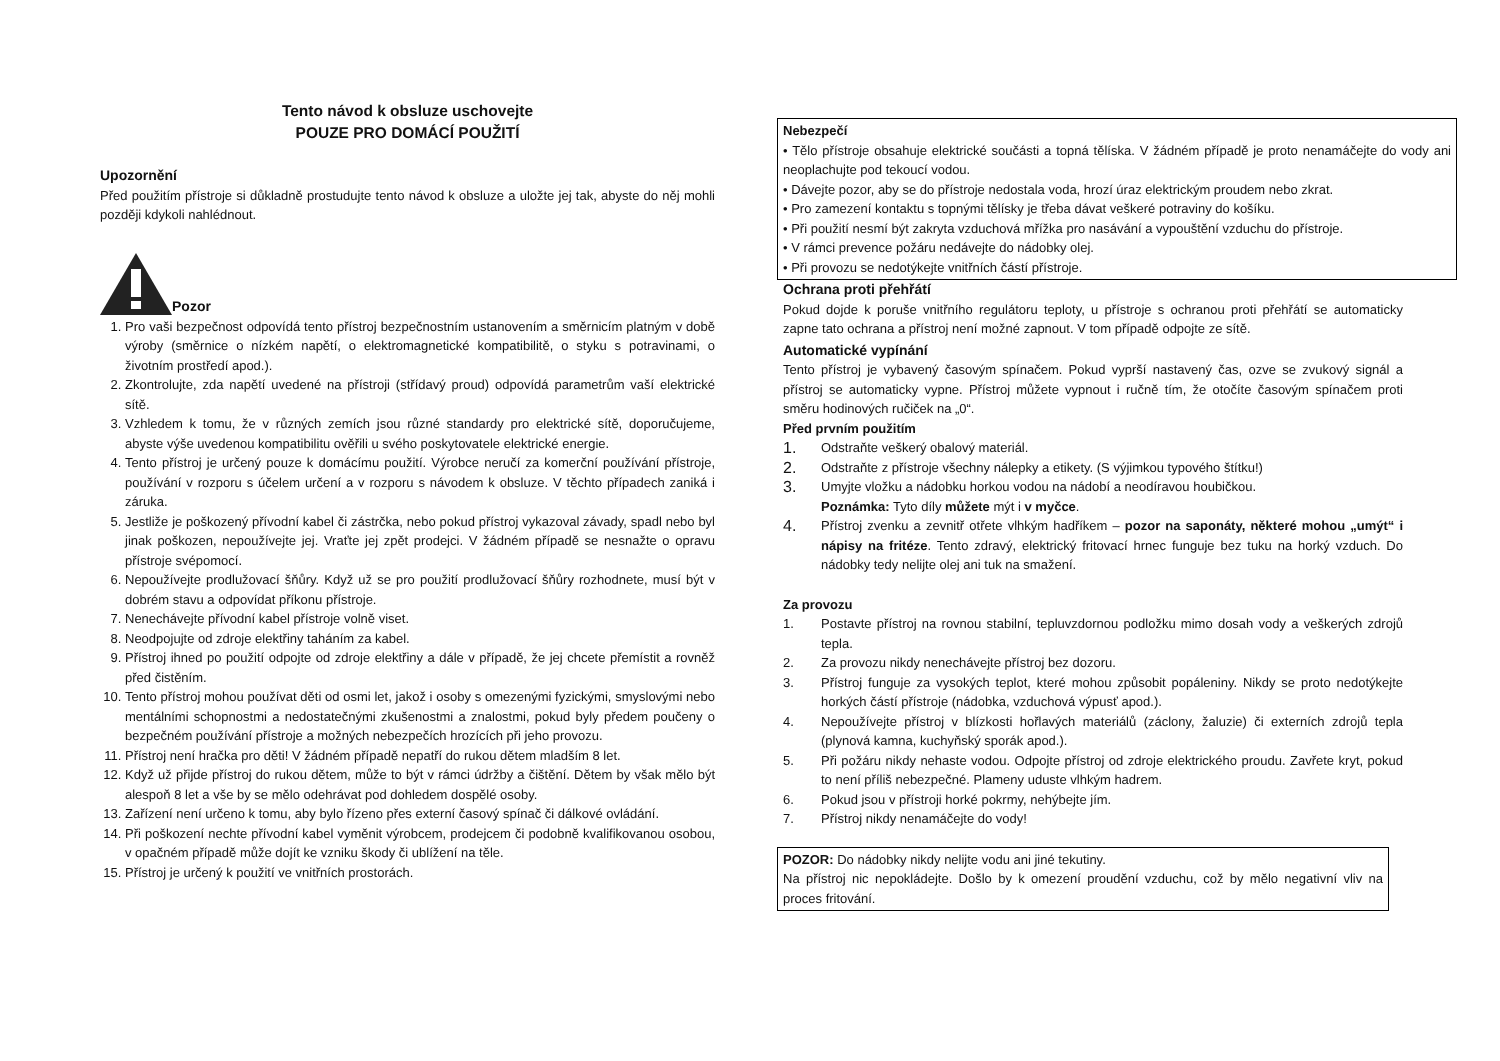Tento návod k obsluze uschovejte
POUZE PRO DOMÁCÍ POUŽITÍ
Upozornění
Před použitím přístroje si důkladně prostudujte tento návod k obsluze a uložte jej tak, abyste do něj mohli později kdykoli nahlédnout.
Pozor
1. Pro vaši bezpečnost odpovídá tento přístroj bezpečnostním ustanovením a směrnicím platným v době výroby (směrnice o nízkém napětí, o elektromagnetické kompatibilitě, o styku s potravinami, o životním prostředí apod.).
2. Zkontrolujte, zda napětí uvedené na přístroji (střídavý proud) odpovídá parametrům vaší elektrické sítě.
3. Vzhledem k tomu, že v různých zemích jsou různé standardy pro elektrické sítě, doporučujeme, abyste výše uvedenou kompatibilitu ověřili u svého poskytovatele elektrické energie.
4. Tento přístroj je určený pouze k domácímu použití. Výrobce neručí za komerční používání přístroje, používání v rozporu s účelem určení a v rozporu s návodem k obsluze. V těchto případech zaniká i záruka.
5. Jestliže je poškozený přívodní kabel či zástrčka, nebo pokud přístroj vykazoval závady, spadl nebo byl jinak poškozen, nepoužívejte jej. Vraťte jej zpět prodejci. V žádném případě se nesnažte o opravu přístroje svépomocí.
6. Nepoužívejte prodlužovací šňůry. Když už se pro použití prodlužovací šňůry rozhodnete, musí být v dobrém stavu a odpovídat příkonu přístroje.
7. Nenechávejte přívodní kabel přístroje volně viset.
8. Neodpojujte od zdroje elektřiny taháním za kabel.
9. Přístroj ihned po použití odpojte od zdroje elektřiny a dále v případě, že jej chcete přemístit a rovněž před čistěním.
10. Tento přístroj mohou používat děti od osmi let, jakož i osoby s omezenými fyzickými, smyslovými nebo mentálními schopnostmi a nedostatečnými zkušenostmi a znalostmi, pokud byly předem poučeny o bezpečném používání přístroje a možných nebezpečích hrozících při jeho provozu.
11. Přístroj není hračka pro děti! V žádném případě nepatří do rukou dětem mladším 8 let.
12. Když už přijde přístroj do rukou dětem, může to být v rámci údržby a čištění. Dětem by však mělo být alespoň 8 let a vše by se mělo odehrávat pod dohledem dospělé osoby.
13. Zařízení není určeno k tomu, aby bylo řízeno přes externí časový spínač či dálkové ovládání.
14. Při poškození nechte přívodní kabel vyměnit výrobcem, prodejcem či podobně kvalifikovanou osobou, v opačném případě může dojít ke vzniku škody či ublížení na těle.
15. Přístroj je určený k použití ve vnitřních prostorách.
Nebezpečí
• Tělo přístroje obsahuje elektrické součásti a topná tělíska. V žádném případě je proto nenamáčejte do vody ani neoplachujte pod tekoucí vodou.
• Dávejte pozor, aby se do přístroje nedostala voda, hrozí úraz elektrickým proudem nebo zkrat.
• Pro zamezení kontaktu s topnými tělísky je třeba dávat veškeré potraviny do košíku.
• Při použití nesmí být zakryta vzduchová mřížka pro nasávání a vypouštění vzduchu do přístroje.
• V rámci prevence požáru nedávejte do nádobky olej.
• Při provozu se nedotýkejte vnitřních částí přístroje.
Ochrana proti přehřátí
Pokud dojde k poruše vnitřního regulátoru teploty, u přístroje s ochranou proti přehřátí se automaticky zapne tato ochrana a přístroj není možné zapnout. V tom případě odpojte ze sítě.
Automatické vypínání
Tento přístroj je vybavený časovým spínačem. Pokud vyprší nastavený čas, ozve se zvukový signál a přístroj se automaticky vypne. Přístroj můžete vypnout i ručně tím, že otočíte časovým spínačem proti směru hodinových ručiček na „0“.
Před prvním použitím
1.
Odstraňte veškerý obalový materiál.
2.
Odstraňte z přístroje všechny nálepky a etikety. (S výjimkou typového štítku!)
3.
Umyjte vložku a nádobku horkou vodou na nádobí a neodíravou houbičkou.
Poznámka: Tyto díly můžete mýt i v myčce.
4.
Přístroj zvenku a zevnitř otřete vlhkým hadříkem – pozor na saponáty, některé mohou „umýt“ i nápisy na fritéze. Tento zdravý, elektrický fritovací hrnec funguje bez tuku na horký vzduch. Do nádobky tedy nelijte olej ani tuk na smažení.
Za provozu
1. Postavte přístroj na rovnou stabilní, tepluvzdornou podložku mimo dosah vody a veškerých zdrojů tepla.
2. Za provozu nikdy nenechávejte přístroj bez dozoru.
3. Přístroj funguje za vysokých teplot, které mohou způsobit popáleniny. Nikdy se proto nedotýkejte horkých částí přístroje (nádobka, vzduchová výpusť apod.).
4. Nepoužívejte přístroj v blízkosti hořlavých materiálů (záclony, žaluzie) či externích zdrojů tepla (plynová kamna, kuchyňský sporák apod.).
5. Při požáru nikdy nehaste vodou. Odpojte přístroj od zdroje elektrického proudu. Zavřete kryt, pokud to není příliš nebezpečné. Plameny uduste vlhkým hadrem.
6. Pokud jsou v přístroji horké pokrmy, nehýbejte jím.
7. Přístroj nikdy nenamáčejte do vody!
POZOR: Do nádobky nikdy nelijte vodu ani jiné tekutiny.
Na přístroj nic nepokládejte. Došlo by k omezení proudění vzduchu, což by mělo negativní vliv na proces fritování.